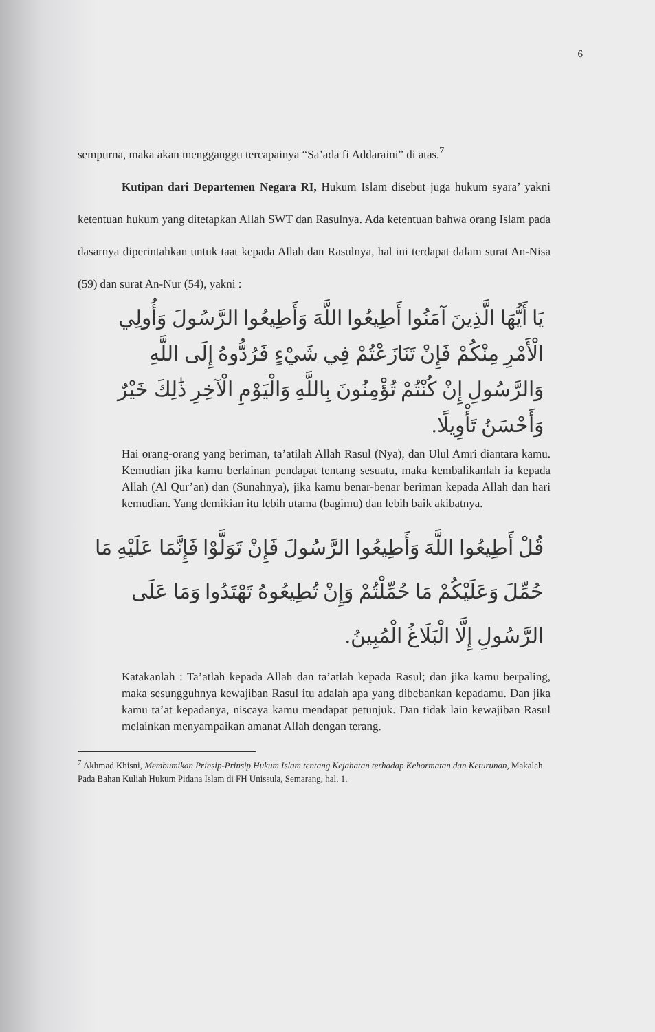6
sempurna, maka akan mengganggu tercapainya “Sa’ada fi Addaraini” di atas.<sup>7</sup>
Kutipan dari Departemen Negara RI, Hukum Islam disebut juga hukum syara’ yakni ketentuan hukum yang ditetapkan Allah SWT dan Rasulnya. Ada ketentuan bahwa orang Islam pada dasarnya diperintahkan untuk taat kepada Allah dan Rasulnya, hal ini terdapat dalam surat An-Nisa (59) dan surat An-Nur (54), yakni :
يَا أَيُّهَا الَّذِينَ آمَنُوا أَطِيعُوا اللَّهَ وَأَطِيعُوا الرَّسُولَ وَأُولِي الْأَمْرِ مِنْكُمْ فَإِنْ تَنَازَعْتُمْ فِي شَيْءٍ فَرُدُّوهُ إِلَى اللَّهِ وَالرَّسُولِ إِنْ كُنْتُمْ تُؤْمِنُونَ بِاللَّهِ وَالْيَوْمِ الْآخِرِ ذَٰلِكَ خَيْرٌ وَأَحْسَنُ تَأْوِيلًا.
Hai orang-orang yang beriman, ta’atilah Allah Rasul (Nya), dan Ulul Amri diantara kamu. Kemudian jika kamu berlainan pendapat tentang sesuatu, maka kembalikanlah ia kepada Allah (Al Qur’an) dan (Sunahnya), jika kamu benar-benar beriman kepada Allah dan hari kemudian. Yang demikian itu lebih utama (bagimu) dan lebih baik akibatnya.
قُلْ أَطِيعُوا اللَّهَ وَأَطِيعُوا الرَّسُولَ فَإِنْ تَوَلَّوْا فَإِنَّمَا عَلَيْهِ مَا حُمِّلَ وَعَلَيْكُمْ مَا حُمِّلْتُمْ وَإِنْ تُطِيعُوهُ تَهْتَدُوا وَمَا عَلَى الرَّسُولِ إِلَّا الْبَلَاغُ الْمُبِينُ.
Katakanlah : Ta’atlah kepada Allah dan ta’atlah kepada Rasul; dan jika kamu berpaling, maka sesungguhnya kewajiban Rasul itu adalah apa yang dibebankan kepadamu. Dan jika kamu ta’at kepadanya, niscaya kamu mendapat petunjuk. Dan tidak lain kewajiban Rasul melainkan menyampaikan amanat Allah dengan terang.
<sup>7</sup> Akhmad Khisni, Membumikan Prinsip-Prinsip Hukum Islam tentang Kejahatan terhadap Kehormatan dan Keturunan, Makalah Pada Bahan Kuliah Hukum Pidana Islam di FH Unissula, Semarang, hal. 1.